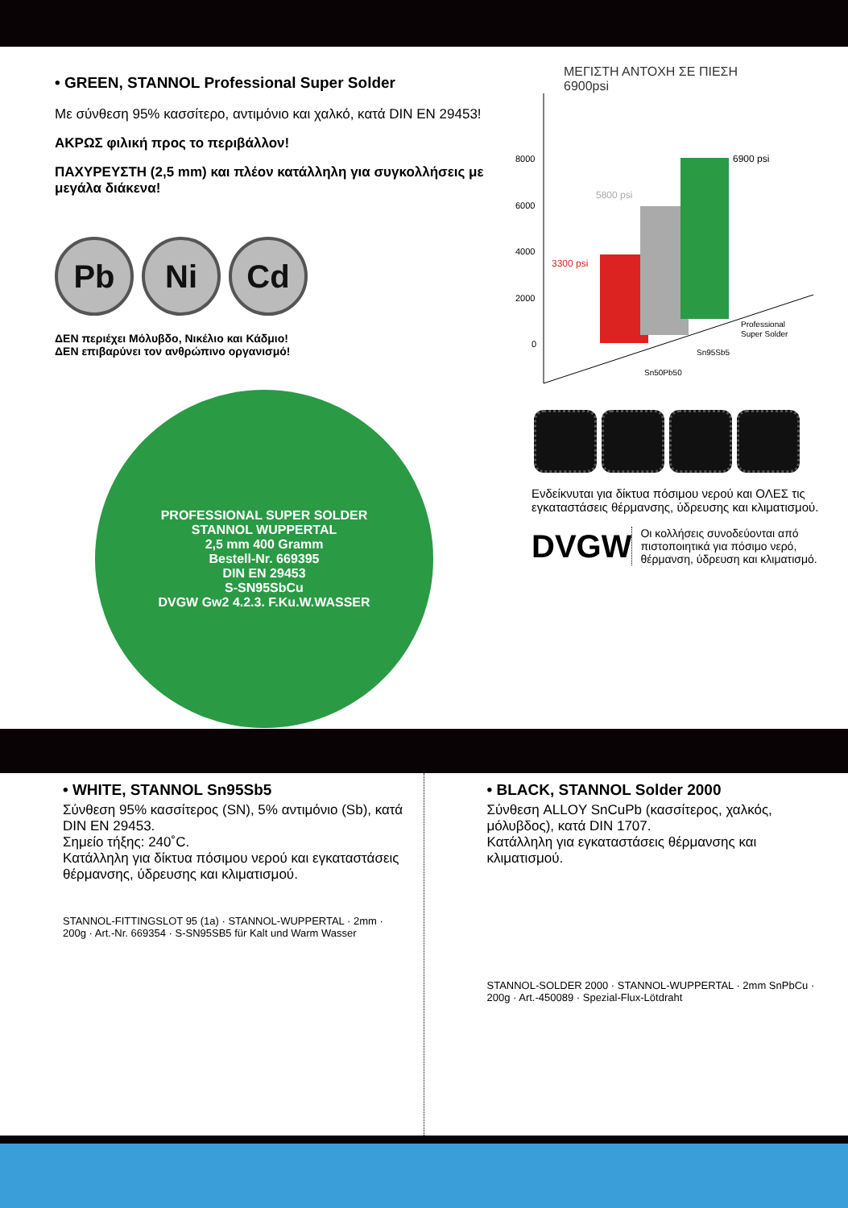• GREEN, STANNOL Professional Super Solder
Με σύνθεση 95% κασσίτερο, αντιμόνιο και χαλκό, κατά DIN EN 29453!
ΑΚΡΩΣ φιλική προς το περιβάλλον!
ΠΑΧΥΡΕΥΣΤΗ (2,5 mm) και πλέον κατάλληλη για συγκολλήσεις με μεγάλα διάκενα!
Pb Ni Cd
ΔΕΝ περιέχει Μόλυβδο, Νικέλιο και Κάδμιο!
ΔΕΝ επιβαρύνει τον ανθρώπινο οργανισμό!
PROFESSIONAL SUPER SOLDER
STANNOL WUPPERTAL
2,5 mm 400 Gramm
Bestell-Nr. 669395
DIN EN 29453
S-SN95SbCu
DVGW Gw2 4.2.3. F.Ku.W.WASSER
ΜΕΓΙΣΤΗ ΑΝΤΟΧΗ ΣΕ ΠΙΕΣΗ
6900psi
8000
6000
4000
2000
0
3300 psi
5800 psi
6900 psi
Sn50Pb50
Sn95Sb5
Professional
Super Solder
Ενδείκνυται για δίκτυα πόσιμου νερού και ΟΛΕΣ τις εγκαταστάσεις θέρμανσης, ύδρευσης και κλιματισμού.
DVGW
Οι κολλήσεις συνοδεύονται από πιστοποιητικά για πόσιμο νερό, θέρμανση, ύδρευση και κλιματισμό.
• WHITE, STANNOL Sn95Sb5
Σύνθεση 95% κασσίτερος (SN), 5% αντιμόνιο (Sb), κατά DIN EN 29453.
Σημείο τήξης: 240˚C.
Κατάλληλη για δίκτυα πόσιμου νερού και εγκαταστάσεις θέρμανσης, ύδρευσης και κλιματισμού.
STANNOL-FITTINGSLOT 95 (1a) · STANNOL-WUPPERTAL · 2mm · 200g · Art.-Nr. 669354 · S-SN95SB5 für Kalt und Warm Wasser
• BLACK, STANNOL Solder 2000
Σύνθεση ALLOY SnCuPb (κασσίτερος, χαλκός, μόλυβδος), κατά DIN 1707.
Κατάλληλη για εγκαταστάσεις θέρμανσης και κλιματισμού.
STANNOL-SOLDER 2000 · STANNOL-WUPPERTAL · 2mm SnPbCu · 200g · Art.-450089 · Spezial-Flux-Lötdraht